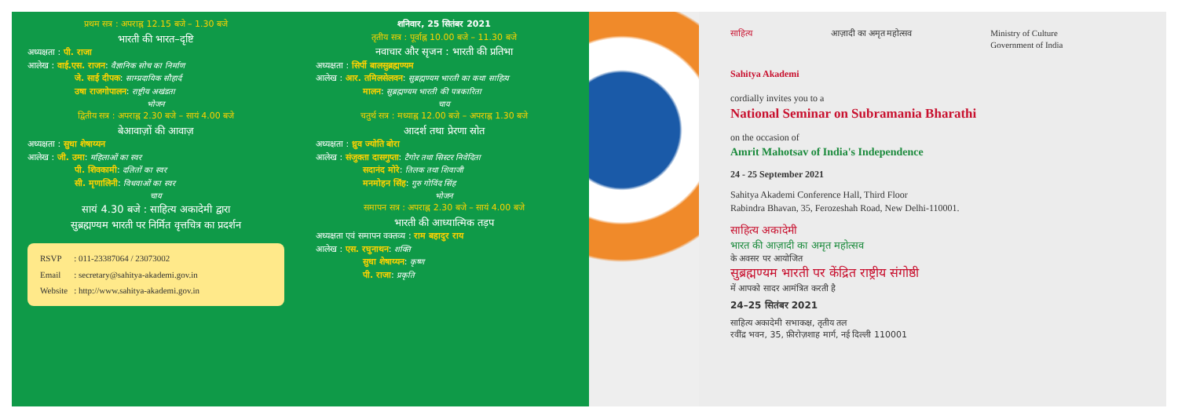प्रथम सत्र : अपराह्न 12.15 बजे – 1.30 बजे
भारती की भारत–दृष्टि
अध्यक्षता : पी. राजा
आलेख : वाई.एस. राजन: वैज्ञानिक सोच का निर्माण
जे. साई दीपक: साम्प्रदायिक सौहार्द
उषा राजगोपालन: राष्ट्रीय अखंडता
भोजन
द्वितीय सत्र : अपराह्न 2.30 बजे – सायं 4.00 बजे
बेआवाज़ों की आवाज़
अध्यक्षता : सुधा शेषाय्यन
आलेख : जी. उमा: महिलाओं का स्वर
पी. शिवकामी: दलितों का स्वर
सी. मृणालिनी: विधवाओं का स्वर
चाय
सायं 4.30 बजे : साहित्य अकादेमी द्वारा
सुब्रह्मण्यम भारती पर निर्मित वृत्तचित्र का प्रदर्शन
| RSVP | : 011-23387064 / 23073002 |
| Email | : secretary@sahitya-akademi.gov.in |
| Website | : http://www.sahitya-akademi.gov.in |
शनिवार, 25 सितंबर 2021
तृतीय सत्र : पूर्वाह्न 10.00 बजे – 11.30 बजे
नवाचार और सृजन : भारती की प्रतिभा
अध्यक्षता : सिर्पी बालसुब्रह्मण्यम
आलेख : आर. तमिलसेलवन: सुब्रह्मण्यम भारती का कथा साहित्य
मालन: सुब्रह्मण्यम भारती की पत्रकारिता
चाय
चतुर्थ सत्र : मध्याह्न 12.00 बजे – अपराह्न 1.30 बजे
आदर्श तथा प्रेरणा स्रोत
अध्यक्षता : ध्रुव ज्योति बोरा
आलेख : संजुक्ता दासगुप्ता: टैगोर तथा सिस्टर निवेदिता
सदानंद मोरे: तिलक तथा शिवाजी
मनमोहन सिंह: गुरु गोविंद सिंह
भोजन
समापन सत्र : अपराह्न 2.30 बजे – सायं 4.00 बजे
भारती की आध्यात्मिक तड़प
अध्यक्षता एवं समापन वक्तव्य : राम बहादुर राय
आलेख : एस. रघुनाथन: शक्ति
सुधा शेषाय्यन: कृष्ण
पी. राजा: प्रकृति
साहित्य आज़ादी का अमृत महोत्सव Ministry of Culture
Government of India
Sahitya Akademi
cordially invites you to a
National Seminar on Subramania Bharathi
on the occasion of
Amrit Mahotsav of India's Independence
24 - 25 September 2021
Sahitya Akademi Conference Hall, Third Floor
Rabindra Bhavan, 35, Ferozeshah Road, New Delhi-110001.
साहित्य अकादेमी
भारत की आज़ादी का अमृत महोत्सव
के अवसर पर आयोजित
सुब्रह्मण्यम भारती पर केंद्रित राष्ट्रीय संगोष्ठी
में आपको सादर आमंत्रित करती है
24–25 सितंबर 2021
साहित्य अकादेमी सभाकक्ष, तृतीय तल
रवींद्र भवन, 35, फ़ीरोज़शाह मार्ग, नई दिल्ली 110001